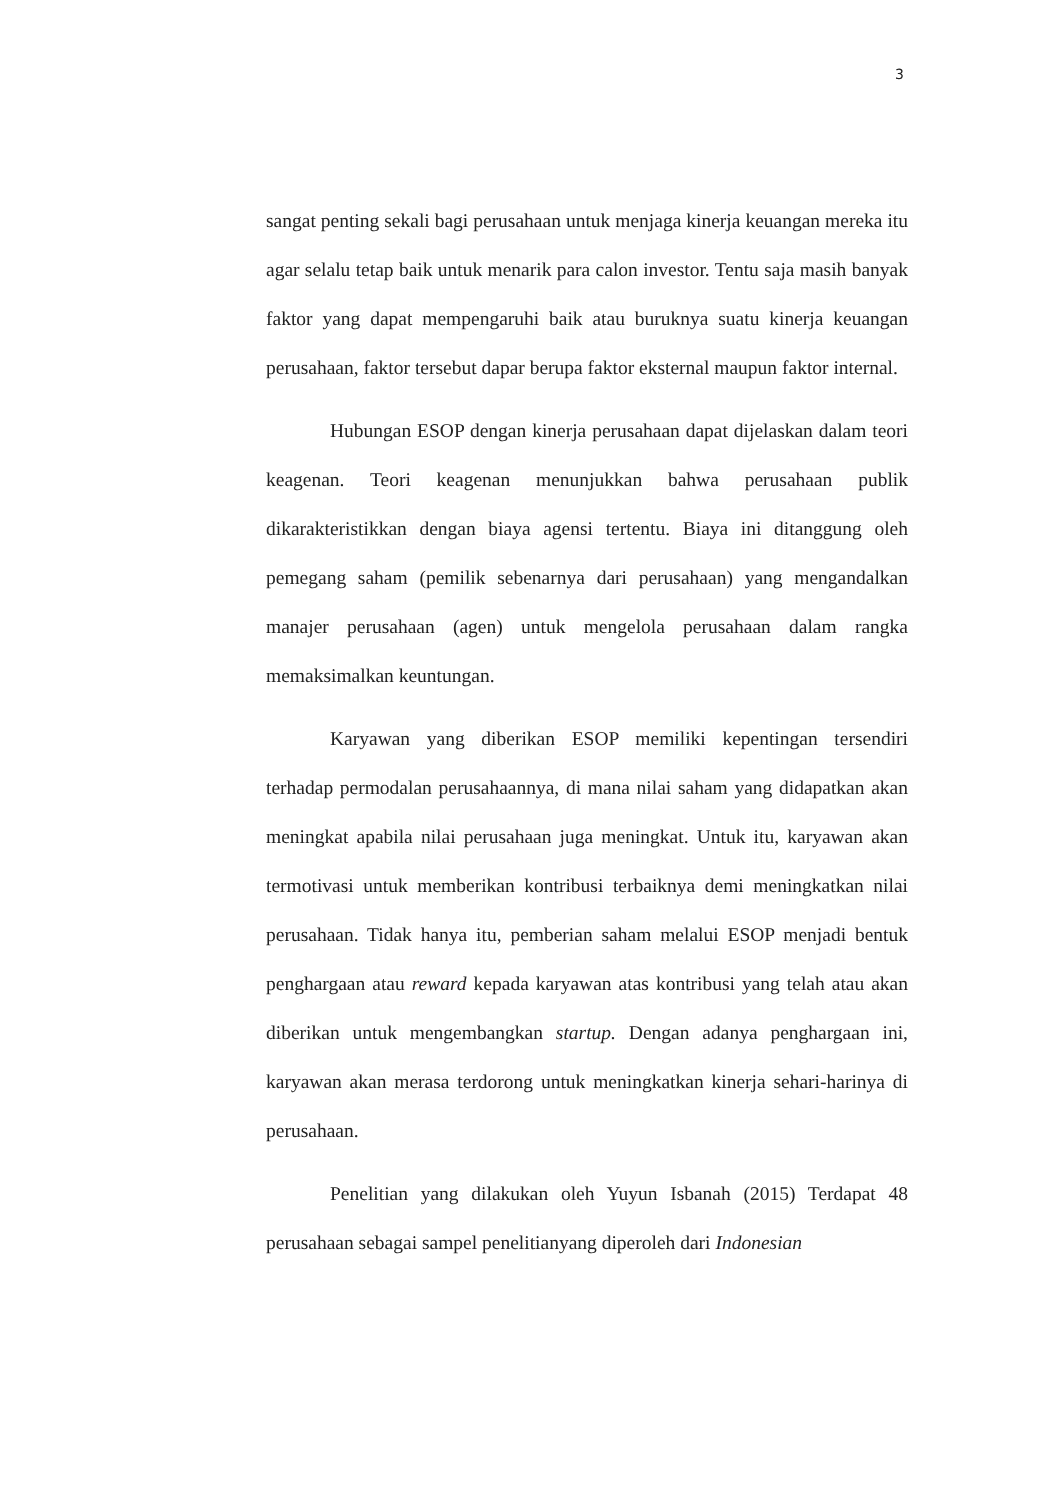3
sangat penting sekali bagi perusahaan untuk menjaga kinerja keuangan mereka itu agar selalu tetap baik untuk menarik para calon investor. Tentu saja masih banyak faktor yang dapat mempengaruhi baik atau buruknya suatu kinerja keuangan perusahaan, faktor tersebut dapar berupa faktor eksternal maupun faktor internal.
Hubungan ESOP dengan kinerja perusahaan dapat dijelaskan dalam teori keagenan. Teori keagenan menunjukkan bahwa perusahaan publik dikarakteristikkan dengan biaya agensi tertentu. Biaya ini ditanggung oleh pemegang saham (pemilik sebenarnya dari perusahaan) yang mengandalkan manajer perusahaan (agen) untuk mengelola perusahaan dalam rangka memaksimalkan keuntungan.
Karyawan yang diberikan ESOP memiliki kepentingan tersendiri terhadap permodalan perusahaannya, di mana nilai saham yang didapatkan akan meningkat apabila nilai perusahaan juga meningkat. Untuk itu, karyawan akan termotivasi untuk memberikan kontribusi terbaiknya demi meningkatkan nilai perusahaan. Tidak hanya itu, pemberian saham melalui ESOP menjadi bentuk penghargaan atau reward kepada karyawan atas kontribusi yang telah atau akan diberikan untuk mengembangkan startup. Dengan adanya penghargaan ini, karyawan akan merasa terdorong untuk meningkatkan kinerja sehari-harinya di perusahaan.
Penelitian yang dilakukan oleh Yuyun Isbanah (2015) Terdapat 48 perusahaan sebagai sampel penelitianyang diperoleh dari Indonesian